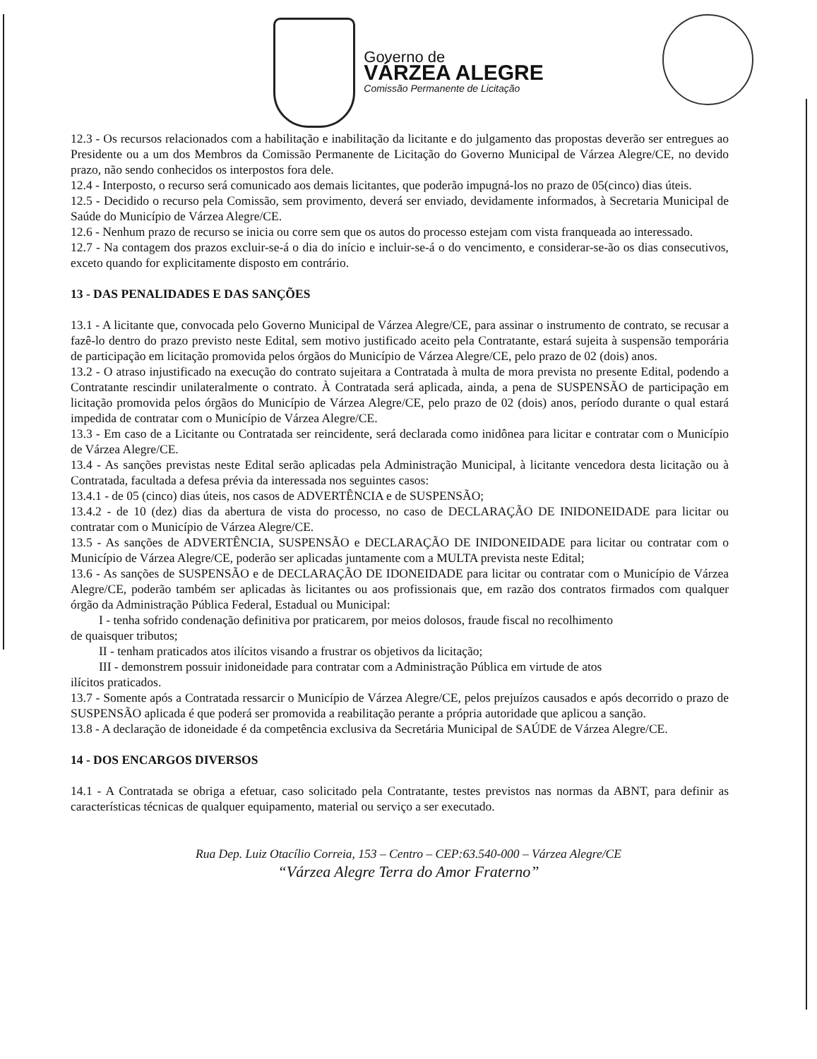Governo de
VÁRZEA ALEGRE
Comissão Permanente de Licitação
12.3 - Os recursos relacionados com a habilitação e inabilitação da licitante e do julgamento das propostas deverão ser entregues ao Presidente ou a um dos Membros da Comissão Permanente de Licitação do Governo Municipal de Várzea Alegre/CE, no devido prazo, não sendo conhecidos os interpostos fora dele.
12.4 - Interposto, o recurso será comunicado aos demais licitantes, que poderão impugná-los no prazo de 05(cinco) dias úteis.
12.5 - Decidido o recurso pela Comissão, sem provimento, deverá ser enviado, devidamente informados, à Secretaria Municipal de Saúde do Município de Várzea Alegre/CE.
12.6 - Nenhum prazo de recurso se inicia ou corre sem que os autos do processo estejam com vista franqueada ao interessado.
12.7 - Na contagem dos prazos excluir-se-á o dia do início e incluir-se-á o do vencimento, e considerar-se-ão os dias consecutivos, exceto quando for explicitamente disposto em contrário.
13 - DAS PENALIDADES E DAS SANÇÕES
13.1 - A licitante que, convocada pelo Governo Municipal de Várzea Alegre/CE, para assinar o instrumento de contrato, se recusar a fazê-lo dentro do prazo previsto neste Edital, sem motivo justificado aceito pela Contratante, estará sujeita à suspensão temporária de participação em licitação promovida pelos órgãos do Município de Várzea Alegre/CE, pelo prazo de 02 (dois) anos.
13.2 - O atraso injustificado na execução do contrato sujeitara a Contratada à multa de mora prevista no presente Edital, podendo a Contratante rescindir unilateralmente o contrato. À Contratada será aplicada, ainda, a pena de SUSPENSÃO de participação em licitação promovida pelos órgãos do Município de Várzea Alegre/CE, pelo prazo de 02 (dois) anos, período durante o qual estará impedida de contratar com o Município de Várzea Alegre/CE.
13.3 - Em caso de a Licitante ou Contratada ser reincidente, será declarada como inidônea para licitar e contratar com o Município de Várzea Alegre/CE.
13.4 - As sanções previstas neste Edital serão aplicadas pela Administração Municipal, à licitante vencedora desta licitação ou à Contratada, facultada a defesa prévia da interessada nos seguintes casos:
13.4.1 - de 05 (cinco) dias úteis, nos casos de ADVERTÊNCIA e de SUSPENSÃO;
13.4.2 - de 10 (dez) dias da abertura de vista do processo, no caso de DECLARAÇÃO DE INIDONEIDADE para licitar ou contratar com o Município de Várzea Alegre/CE.
13.5 - As sanções de ADVERTÊNCIA, SUSPENSÃO e DECLARAÇÃO DE INIDONEIDADE para licitar ou contratar com o Município de Várzea Alegre/CE, poderão ser aplicadas juntamente com a MULTA prevista neste Edital;
13.6 - As sanções de SUSPENSÃO e de DECLARAÇÃO DE IDONEIDADE para licitar ou contratar com o Município de Várzea Alegre/CE, poderão também ser aplicadas às licitantes ou aos profissionais que, em razão dos contratos firmados com qualquer órgão da Administração Pública Federal, Estadual ou Municipal:
I - tenha sofrido condenação definitiva por praticarem, por meios dolosos, fraude fiscal no recolhimento
de quaisquer tributos;
II - tenham praticados atos ilícitos visando a frustrar os objetivos da licitação;
III - demonstrem possuir inidoneidade para contratar com a Administração Pública em virtude de atos
ilícitos praticados.
13.7 - Somente após a Contratada ressarcir o Município de Várzea Alegre/CE, pelos prejuízos causados e após decorrido o prazo de SUSPENSÃO aplicada é que poderá ser promovida a reabilitação perante a própria autoridade que aplicou a sanção.
13.8 - A declaração de idoneidade é da competência exclusiva da Secretária Municipal de SAÚDE de Várzea Alegre/CE.
14 - DOS ENCARGOS DIVERSOS
14.1 - A Contratada se obriga a efetuar, caso solicitado pela Contratante, testes previstos nas normas da ABNT, para definir as características técnicas de qualquer equipamento, material ou serviço a ser executado.
Rua Dep. Luiz Otacílio Correia, 153 – Centro – CEP:63.540-000 – Várzea Alegre/CE
“Várzea Alegre Terra do Amor Fraterno”